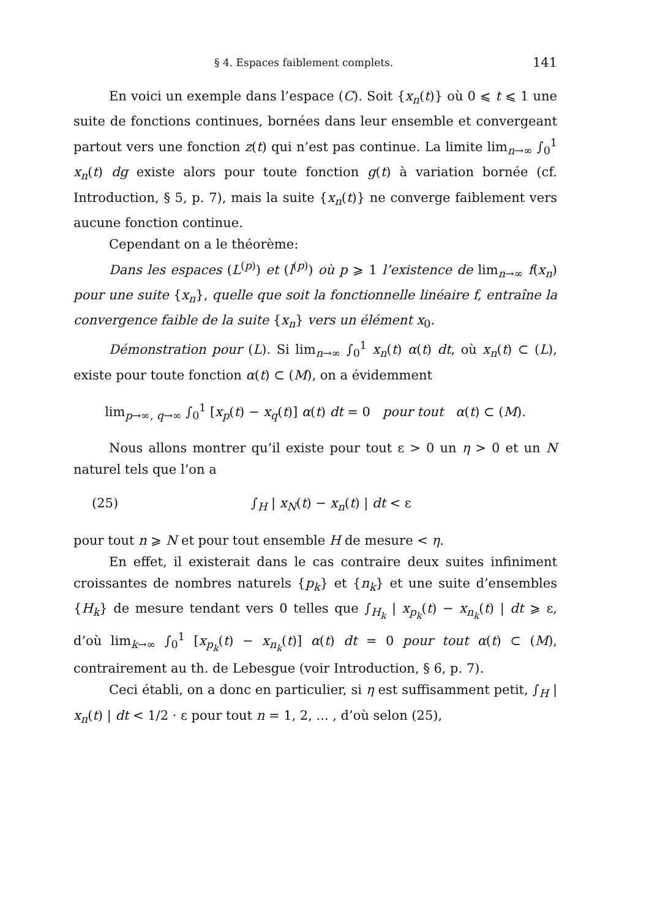§ 4. Espaces faiblement complets. 141
En voici un exemple dans l’espace (C). Soit {x<sub>n</sub>(t)} où 0 ⩽ t ⩽ 1 une suite de fonctions continues, bornées dans leur ensemble et convergeant partout vers une fonction z(t) qui n’est pas continue. La limite lim<sub>n→∞</sub> ∫<sub>0</sub><sup>1</sup> x<sub>n</sub>(t) dg existe alors pour toute fonction g(t) à variation bornée (cf. Introduction, § 5, p. 7), mais la suite {x<sub>n</sub>(t)} ne converge faiblement vers aucune fonction continue.
Cependant on a le théorème:
Dans les espaces (L<sup>(p)</sup>) et (l<sup>(p)</sup>) où p ⩾ 1 l’existence de lim<sub>n→∞</sub> f(x<sub>n</sub>) pour une suite {x<sub>n</sub>}, quelle que soit la fonctionnelle linéaire f, entraîne la convergence faible de la suite {x<sub>n</sub>} vers un élément x<sub>0</sub>.
Démonstration pour (L). Si lim<sub>n→∞</sub> ∫<sub>0</sub><sup>1</sup> x<sub>n</sub>(t) α(t) dt, où x<sub>n</sub>(t) ⊂ (L), existe pour toute fonction α(t) ⊂ (M), on a évidemment
lim<sub>p→∞, q→∞</sub> ∫<sub>0</sub><sup>1</sup> [x<sub>p</sub>(t) − x<sub>q</sub>(t)] α(t) dt = 0 pour tout α(t) ⊂ (M).
Nous allons montrer qu’il existe pour tout ε > 0 un η > 0 et un N naturel tels que l’on a
(25) ∫<sub>H</sub> | x<sub>N</sub>(t) − x<sub>n</sub>(t) | dt < ε
pour tout n ⩾ N et pour tout ensemble H de mesure < η.
En effet, il existerait dans le cas contraire deux suites infiniment croissantes de nombres naturels {p<sub>k</sub>} et {n<sub>k</sub>} et une suite d’ensembles {H<sub>k</sub>} de mesure tendant vers 0 telles que ∫<sub>H<sub>k</sub></sub> | x<sub>p<sub>k</sub></sub>(t) − x<sub>n<sub>k</sub></sub>(t) | dt ⩾ ε, d’où lim<sub>k→∞</sub> ∫<sub>0</sub><sup>1</sup> [x<sub>p<sub>k</sub></sub>(t) − x<sub>n<sub>k</sub></sub>(t)] α(t) dt = 0 pour tout α(t) ⊂ (M), contrairement au th. de Lebesgue (voir Introduction, § 6, p. 7).
Ceci établi, on a donc en particulier, si η est suffisamment petit, ∫<sub>H</sub> | x<sub>n</sub>(t) | dt < 1/2 · ε pour tout n = 1, 2, ... , d’où selon (25),